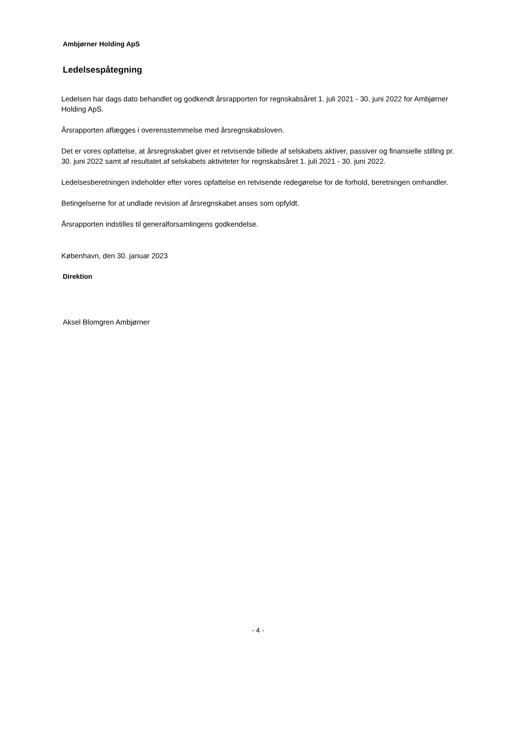Ambjørner Holding ApS
Ledelsespåtegning
Ledelsen har dags dato behandlet og godkendt årsrapporten for regnskabsåret 1. juli 2021 - 30. juni 2022 for Ambjørner Holding ApS.
Årsrapporten aflægges i overensstemmelse med årsregnskabsloven.
Det er vores opfattelse, at årsregnskabet giver et retvisende billede af selskabets aktiver, passiver og finansielle stilling pr. 30. juni 2022 samt af resultatet af selskabets aktiviteter for regnskabsåret 1. juli 2021 - 30. juni 2022.
Ledelsesberetningen indeholder efter vores opfattelse en retvisende redegørelse for de forhold, beretningen omhandler.
Betingelserne for at undlade revision af årsregnskabet anses som opfyldt.
Årsrapporten indstilles til generalforsamlingens godkendelse.
København, den 30. januar 2023
Direktion
Aksel Blomgren Ambjørner
- 4 -